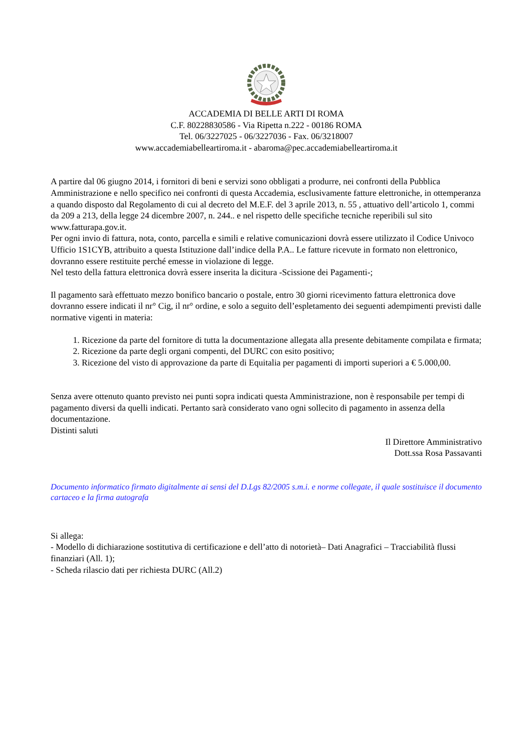ACCADEMIA DI BELLE ARTI DI ROMA
C.F. 80228830586 - Via Ripetta n.222 - 00186 ROMA
Tel. 06/3227025 - 06/3227036 - Fax. 06/3218007
www.accademiabelleartiroma.it - abaroma@pec.accademiabelleartiroma.it
A partire dal 06 giugno 2014, i fornitori di beni e servizi sono obbligati a produrre, nei confronti della Pubblica Amministrazione e nello specifico nei confronti di questa Accademia, esclusivamente fatture elettroniche, in ottemperanza a quando disposto dal Regolamento di cui al decreto del M.E.F. del 3 aprile 2013, n. 55 , attuativo dell’articolo 1, commi da 209 a 213, della legge 24 dicembre 2007, n. 244.. e nel rispetto delle specifiche tecniche reperibili sul sito www.fatturapa.gov.it.
Per ogni invio di fattura, nota, conto, parcella e simili e relative comunicazioni dovrà essere utilizzato il Codice Univoco Ufficio 1S1CYB, attribuito a questa Istituzione dall’indice della P.A.. Le fatture ricevute in formato non elettronico, dovranno essere restituite perché emesse in violazione di legge.
Nel testo della fattura elettronica dovrà essere inserita la dicitura -Scissione dei Pagamenti-;
Il pagamento sarà effettuato mezzo bonifico bancario o postale, entro 30 giorni ricevimento fattura elettronica dove dovranno essere indicati il nr° Cig, il nr° ordine, e solo a seguito dell’espletamento dei seguenti adempimenti previsti dalle normative vigenti in materia:
1. Ricezione da parte del fornitore di tutta la documentazione allegata alla presente debitamente compilata e firmata;
2. Ricezione da parte degli organi compenti, del DURC con esito positivo;
3. Ricezione del visto di approvazione da parte di Equitalia per pagamenti di importi superiori a € 5.000,00.
Senza avere ottenuto quanto previsto nei punti sopra indicati questa Amministrazione, non è responsabile per tempi di pagamento diversi da quelli indicati. Pertanto sarà considerato vano ogni sollecito di pagamento in assenza della documentazione.
Distinti saluti
Il Direttore Amministrativo
Dott.ssa Rosa Passavanti
Documento informatico firmato digitalmente ai sensi del D.Lgs 82/2005 s.m.i. e norme collegate, il quale sostituisce il documento cartaceo e la firma autografa
Si allega:
- Modello di dichiarazione sostitutiva di certificazione e dell’atto di notorietà– Dati Anagrafici – Tracciabilità flussi finanziari (All. 1);
- Scheda rilascio dati per richiesta DURC (All.2)